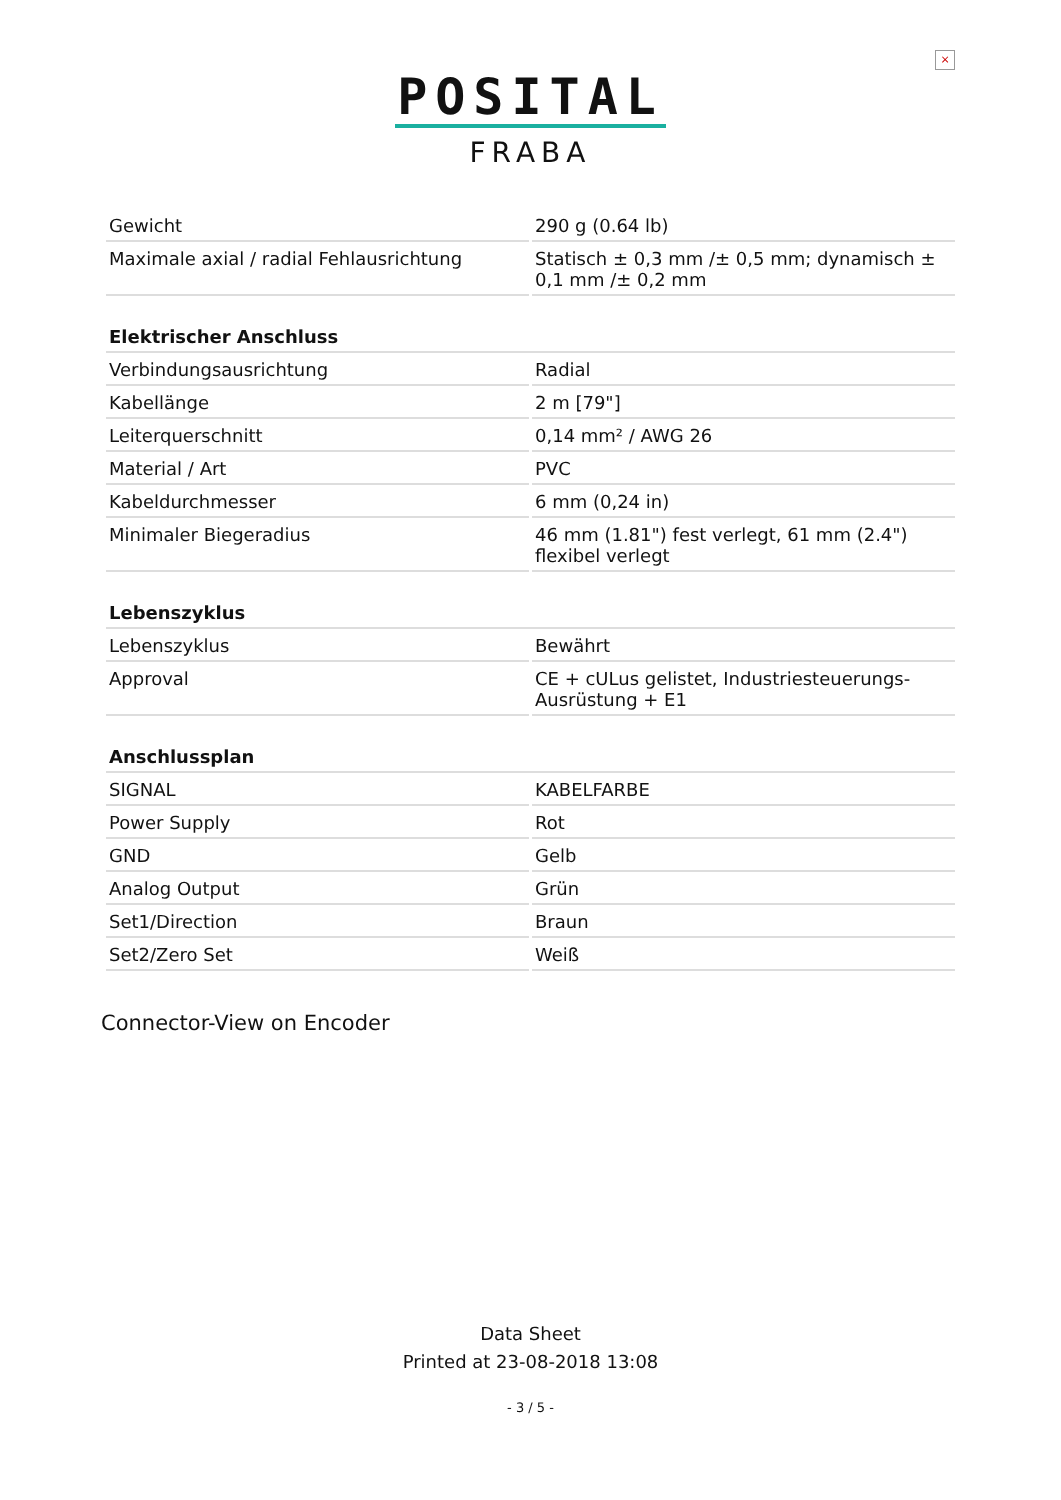×
POSITAL
FRABA
| Gewicht | 290 g (0.64 lb) |
| Maximale axial / radial Fehlausrichtung | Statisch ± 0,3 mm /± 0,5 mm; dynamisch ± 0,1 mm /± 0,2 mm |
| Elektrischer Anschluss | |
| Verbindungsausrichtung | Radial |
| Kabellänge | 2 m [79"] |
| Leiterquerschnitt | 0,14 mm² / AWG 26 |
| Material / Art | PVC |
| Kabeldurchmesser | 6 mm (0,24 in) |
| Minimaler Biegeradius | 46 mm (1.81") fest verlegt, 61 mm (2.4") flexibel verlegt |
| Lebenszyklus | |
| Lebenszyklus | Bewährt |
| Approval | CE + cULus gelistet, Industriesteuerungs-Ausrüstung + E1 |
| Anschlussplan | |
| SIGNAL | KABELFARBE |
| Power Supply | Rot |
| GND | Gelb |
| Analog Output | Grün |
| Set1/Direction | Braun |
| Set2/Zero Set | Weiß |
Connector-View on Encoder
Data Sheet
Printed at 23-08-2018 13:08
- 3 / 5 -